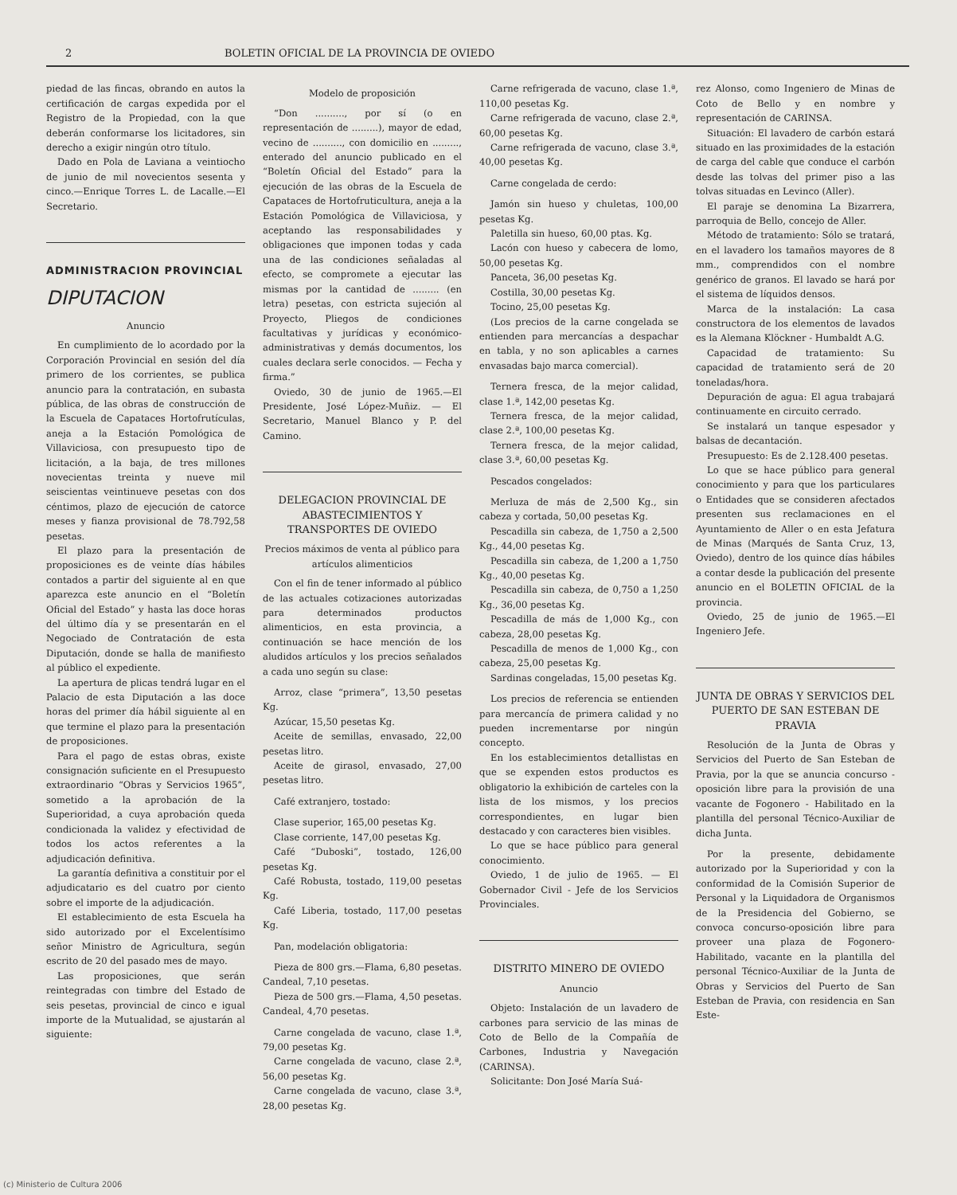2 BOLETIN OFICIAL DE LA PROVINCIA DE OVIEDO
piedad de las fincas, obrando en autos la certificación de cargas expedida por el Registro de la Propiedad, con la que deberán conformarse los licitadores, sin derecho a exigir ningún otro título.
Dado en Pola de Laviana a veintiocho de junio de mil novecientos sesenta y cinco.—Enrique Torres L. de Lacalle.—El Secretario.
ADMINISTRACION PROVINCIAL
DIPUTACION
Anuncio
En cumplimiento de lo acordado por la Corporación Provincial en sesión del día primero de los corrientes, se publica anuncio para la contratación, en subasta pública, de las obras de construcción de la Escuela de Capataces Hortofrutículas, aneja a la Estación Pomológica de Villaviciosa, con presupuesto tipo de licitación, a la baja, de tres millones novecientas treinta y nueve mil seiscientas veintinueve pesetas con dos céntimos, plazo de ejecución de catorce meses y fianza provisional de 78.792,58 pesetas.
El plazo para la presentación de proposiciones es de veinte días hábiles contados a partir del siguiente al en que aparezca este anuncio en el “Boletín Oficial del Estado” y hasta las doce horas del último día y se presentarán en el Negociado de Contratación de esta Diputación, donde se halla de manifiesto al público el expediente.
La apertura de plicas tendrá lugar en el Palacio de esta Diputación a las doce horas del primer día hábil siguiente al en que termine el plazo para la presentación de proposiciones.
Para el pago de estas obras, existe consignación suficiente en el Presupuesto extraordinario “Obras y Servicios 1965”, sometido a la aprobación de la Superioridad, a cuya aprobación queda condicionada la validez y efectividad de todos los actos referentes a la adjudicación definitiva.
La garantía definitiva a constituir por el adjudicatario es del cuatro por ciento sobre el importe de la adjudicación.
El establecimiento de esta Escuela ha sido autorizado por el Excelentísimo señor Ministro de Agricultura, según escrito de 20 del pasado mes de mayo.
Las proposiciones, que serán reintegradas con timbre del Estado de seis pesetas, provincial de cinco e igual importe de la Mutualidad, se ajustarán al siguiente:
Modelo de proposición
“Don .........., por sí (o en representación de .........), mayor de edad, vecino de .........., con domicilio en ........., enterado del anuncio publicado en el “Boletín Oficial del Estado” para la ejecución de las obras de la Escuela de Capataces de Hortofruticultura, aneja a la Estación Pomológica de Villaviciosa, y aceptando las responsabilidades y obligaciones que imponen todas y cada una de las condiciones señaladas al efecto, se compromete a ejecutar las mismas por la cantidad de ......... (en letra) pesetas, con estricta sujeción al Proyecto, Pliegos de condiciones facultativas y jurídicas y económico-administrativas y demás documentos, los cuales declara serle conocidos. — Fecha y firma.”
Oviedo, 30 de junio de 1965.—El Presidente, José López-Muñiz. — El Secretario, Manuel Blanco y P. del Camino.
DELEGACION PROVINCIAL DE ABASTECIMIENTOS Y TRANSPORTES DE OVIEDO
Precios máximos de venta al público para artículos alimenticios
Con el fin de tener informado al público de las actuales cotizaciones autorizadas para determinados productos alimenticios, en esta provincia, a continuación se hace mención de los aludidos artículos y los precios señalados a cada uno según su clase:
Arroz, clase “primera”, 13,50 pesetas Kg.
Azúcar, 15,50 pesetas Kg.
Aceite de semillas, envasado, 22,00 pesetas litro.
Aceite de girasol, envasado, 27,00 pesetas litro.
Café extranjero, tostado:
Clase superior, 165,00 pesetas Kg.
Clase corriente, 147,00 pesetas Kg.
Café “Duboski”, tostado, 126,00 pesetas Kg.
Café Robusta, tostado, 119,00 pesetas Kg.
Café Liberia, tostado, 117,00 pesetas Kg.
Pan, modelación obligatoria:
Pieza de 800 grs.—Flama, 6,80 pesetas. Candeal, 7,10 pesetas.
Pieza de 500 grs.—Flama, 4,50 pesetas. Candeal, 4,70 pesetas.
Carne congelada de vacuno, clase 1.ª, 79,00 pesetas Kg.
Carne congelada de vacuno, clase 2.ª, 56,00 pesetas Kg.
Carne congelada de vacuno, clase 3.ª, 28,00 pesetas Kg.
Carne refrigerada de vacuno, clase 1.ª, 110,00 pesetas Kg.
Carne refrigerada de vacuno, clase 2.ª, 60,00 pesetas Kg.
Carne refrigerada de vacuno, clase 3.ª, 40,00 pesetas Kg.
Carne congelada de cerdo:
Jamón sin hueso y chuletas, 100,00 pesetas Kg.
Paletilla sin hueso, 60,00 ptas. Kg.
Lacón con hueso y cabecera de lomo, 50,00 pesetas Kg.
Panceta, 36,00 pesetas Kg.
Costilla, 30,00 pesetas Kg.
Tocino, 25,00 pesetas Kg.
(Los precios de la carne congelada se entienden para mercancías a despachar en tabla, y no son aplicables a carnes envasadas bajo marca comercial).
Ternera fresca, de la mejor calidad, clase 1.ª, 142,00 pesetas Kg.
Ternera fresca, de la mejor calidad, clase 2.ª, 100,00 pesetas Kg.
Ternera fresca, de la mejor calidad, clase 3.ª, 60,00 pesetas Kg.
Pescados congelados:
Merluza de más de 2,500 Kg., sin cabeza y cortada, 50,00 pesetas Kg.
Pescadilla sin cabeza, de 1,750 a 2,500 Kg., 44,00 pesetas Kg.
Pescadilla sin cabeza, de 1,200 a 1,750 Kg., 40,00 pesetas Kg.
Pescadilla sin cabeza, de 0,750 a 1,250 Kg., 36,00 pesetas Kg.
Pescadilla de más de 1,000 Kg., con cabeza, 28,00 pesetas Kg.
Pescadilla de menos de 1,000 Kg., con cabeza, 25,00 pesetas Kg.
Sardinas congeladas, 15,00 pesetas Kg.
Los precios de referencia se entienden para mercancía de primera calidad y no pueden incrementarse por ningún concepto.
En los establecimientos detallistas en que se expenden estos productos es obligatorio la exhibición de carteles con la lista de los mismos, y los precios correspondientes, en lugar bien destacado y con caracteres bien visibles.
Lo que se hace público para general conocimiento.
Oviedo, 1 de julio de 1965. — El Gobernador Civil - Jefe de los Servicios Provinciales.
DISTRITO MINERO DE OVIEDO
Anuncio
Objeto: Instalación de un lavadero de carbones para servicio de las minas de Coto de Bello de la Compañía de Carbones, Industria y Navegación (CARINSA).
Solicitante: Don José María Suá-
rez Alonso, como Ingeniero de Minas de Coto de Bello y en nombre y representación de CARINSA.
Situación: El lavadero de carbón estará situado en las proximidades de la estación de carga del cable que conduce el carbón desde las tolvas del primer piso a las tolvas situadas en Levinco (Aller).
El paraje se denomina La Bizarrera, parroquia de Bello, concejo de Aller.
Método de tratamiento: Sólo se tratará, en el lavadero los tamaños mayores de 8 mm., comprendidos con el nombre genérico de granos. El lavado se hará por el sistema de líquidos densos.
Marca de la instalación: La casa constructora de los elementos de lavados es la Alemana Klöckner - Humbaldt A.G.
Capacidad de tratamiento: Su capacidad de tratamiento será de 20 toneladas/hora.
Depuración de agua: El agua trabajará continuamente en circuito cerrado.
Se instalará un tanque espesador y balsas de decantación.
Presupuesto: Es de 2.128.400 pesetas.
Lo que se hace público para general conocimiento y para que los particulares o Entidades que se consideren afectados presenten sus reclamaciones en el Ayuntamiento de Aller o en esta Jefatura de Minas (Marqués de Santa Cruz, 13, Oviedo), dentro de los quince días hábiles a contar desde la publicación del presente anuncio en el BOLETIN OFICIAL de la provincia.
Oviedo, 25 de junio de 1965.—El Ingeniero Jefe.
JUNTA DE OBRAS Y SERVICIOS DEL PUERTO DE SAN ESTEBAN DE PRAVIA
Resolución de la Junta de Obras y Servicios del Puerto de San Esteban de Pravia, por la que se anuncia concurso - oposición libre para la provisión de una vacante de Fogonero - Habilitado en la plantilla del personal Técnico-Auxiliar de dicha Junta.
Por la presente, debidamente autorizado por la Superioridad y con la conformidad de la Comisión Superior de Personal y la Liquidadora de Organismos de la Presidencia del Gobierno, se convoca concurso-oposición libre para proveer una plaza de Fogonero-Habilitado, vacante en la plantilla del personal Técnico-Auxiliar de la Junta de Obras y Servicios del Puerto de San Esteban de Pravia, con residencia en San Este-
(c) Ministerio de Cultura 2006